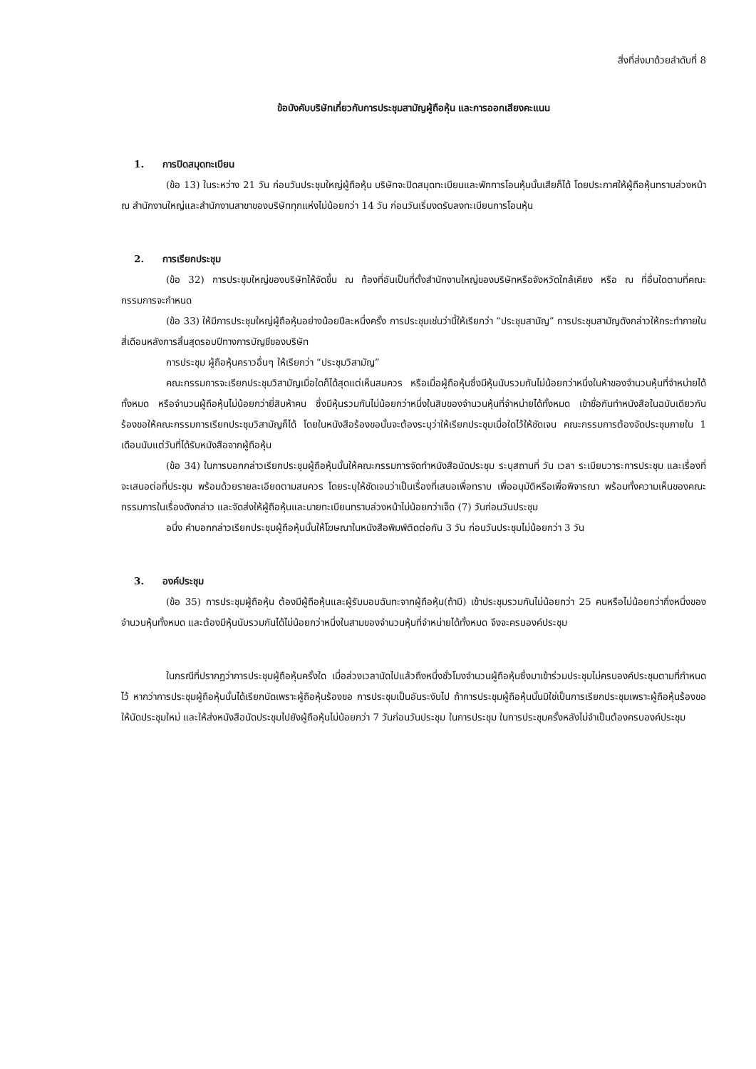สิ่งที่ส่งมาด้วยลำดับที่ 8
ข้อบังคับบริษัทเกี่ยวกับการประชุมสามัญผู้ถือหุ้น และการออกเสียงคะแนน
1. การปิดสมุดทะเบียน
(ข้อ 13) ในระหว่าง 21 วัน ก่อนวันประชุมใหญ่ผู้ถือหุ้น บริษัทจะปิดสมุดทะเบียนและพักการโอนหุ้นนั้นเสียก็ได้ โดยประกาศให้ผู้ถือหุ้นทราบล่วงหน้า ณ สำนักงานใหญ่และสำนักงานสาขาของบริษัททุกแห่งไม่น้อยกว่า 14 วัน ก่อนวันเริ่มงดรับลงทะเบียนการโอนหุ้น
2. การเรียกประชุม
(ข้อ 32) การประชุมใหญ่ของบริษัทให้จัดขึ้น ณ ท้องที่อันเป็นที่ตั้งสำนักงานใหญ่ของบริษัทหรือจังหวัดใกล้เคียง หรือ ณ ที่อื่นใดตามที่คณะกรรมการจะกำหนด
(ข้อ 33) ให้มีการประชุมใหญ่ผู้ถือหุ้นอย่างน้อยปีละหนึ่งครั้ง การประชุมเช่นว่านี้ให้เรียกว่า “ประชุมสามัญ” การประชุมสามัญดังกล่าวให้กระทำภายในสี่เดือนหลังการสิ้นสุดรอบปีทางการบัญชีของบริษัท
การประชุม ผู้ถือหุ้นคราวอื่นๆ ให้เรียกว่า “ประชุมวิสามัญ”
คณะกรรมการจะเรียกประชุมวิสามัญเมื่อใดก็ได้สุดแต่เห็นสมควร หรือเมื่อผู้ถือหุ้นซึ่งมีหุ้นนับรวมกันไม่น้อยกว่าหนึ่งในห้าของจำนวนหุ้นที่จำหน่ายได้ทั้งหมด หรือจำนวนผู้ถือหุ้นไม่น้อยกว่ายี่สิบห้าคน ซึ่งมีหุ้นรวมกันไม่น้อยกว่าหนึ่งในสิบของจำนวนหุ้นที่จำหน่ายได้ทั้งหมด เข้าชื่อกันทำหนังสือในฉบับเดียวกันร้องขอให้คณะกรรมการเรียกประชุมวิสามัญก็ได้ โดยในหนังสือร้องขอนั้นจะต้องระบุว่าให้เรียกประชุมเมื่อใดไว้ให้ชัดเจน คณะกรรมการต้องจัดประชุมภายใน 1 เดือนนับแต่วันที่ได้รับหนังสือจากผู้ถือหุ้น
(ข้อ 34) ในการบอกกล่าวเรียกประชุมผู้ถือหุ้นนั้นให้คณะกรรมการจัดทำหนังสือนัดประชุม ระบุสถานที่ วัน เวลา ระเบียบวาระการประชุม และเรื่องที่จะเสนอต่อที่ประชุม พร้อมด้วยรายละเอียดตามสมควร โดยระบุให้ชัดเจนว่าเป็นเรื่องที่เสนอเพื่อทราบ เพื่ออนุมัติหรือเพื่อพิจารณา พร้อมทั้งความเห็นของคณะกรรมการในเรื่องดังกล่าว และจัดส่งให้ผู้ถือหุ้นและนายทะเบียนทราบล่วงหน้าไม่น้อยกว่าเจ็ด (7) วันก่อนวันประชุม
อนึ่ง คำบอกกล่าวเรียกประชุมผู้ถือหุ้นนั้นให้โฆษณาในหนังสือพิมพ์ติดต่อกัน 3 วัน ก่อนวันประชุมไม่น้อยกว่า 3 วัน
3. องค์ประชุม
(ข้อ 35) การประชุมผู้ถือหุ้น ต้องมีผู้ถือหุ้นและผู้รับมอบฉันทะจากผู้ถือหุ้น(ถ้ามี) เข้าประชุมรวมกันไม่น้อยกว่า 25 คนหรือไม่น้อยกว่ากึ่งหนึ่งของจำนวนหุ้นทั้งหมด และต้องมีหุ้นนับรวมกันได้ไม่น้อยกว่าหนึ่งในสามของจำนวนหุ้นที่จำหน่ายได้ทั้งหมด จึงจะครบองค์ประชุม
ในกรณีที่ปรากฏว่าการประชุมผู้ถือหุ้นครั้งใด เมื่อล่วงเวลานัดไปแล้วถึงหนึ่งชั่วโมงจำนวนผู้ถือหุ้นซึ่งมาเข้าร่วมประชุมไม่ครบองค์ประชุมตามที่กำหนดไว้ หากว่าการประชุมผู้ถือหุ้นนั้นได้เรียกนัดเพราะผู้ถือหุ้นร้องขอ การประชุมเป็นอันระงับไป ถ้าการประชุมผู้ถือหุ้นนั้นมิใช่เป็นการเรียกประชุมเพราะผู้ถือหุ้นร้องขอให้นัดประชุมใหม่ และให้ส่งหนังสือนัดประชุมไปยังผู้ถือหุ้นไม่น้อยกว่า 7 วันก่อนวันประชุม ในการประชุม ในการประชุมครั้งหลังไม่จำเป็นต้องครบองค์ประชุม